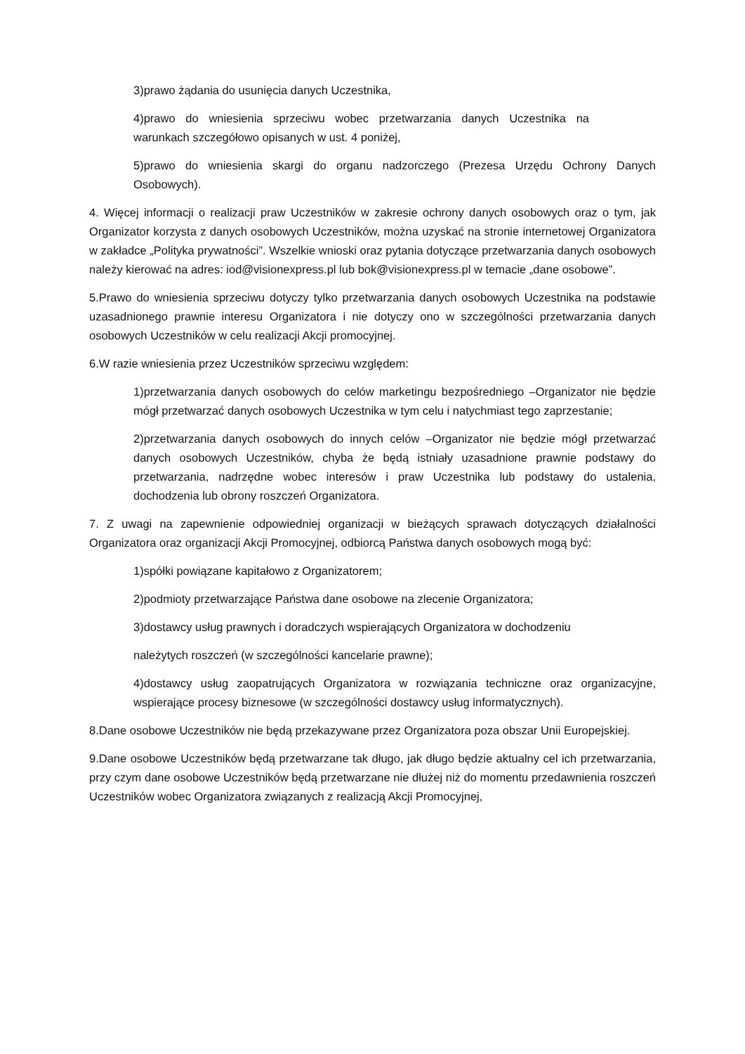3)prawo żądania do usunięcia danych Uczestnika,
4)prawo do wniesienia sprzeciwu wobec przetwarzania danych Uczestnika na warunkach szczegółowo opisanych w ust. 4 poniżej,
5)prawo do wniesienia skargi do organu nadzorczego (Prezesa Urzędu Ochrony Danych Osobowych).
4. Więcej informacji o realizacji praw Uczestników w zakresie ochrony danych osobowych oraz o tym, jak Organizator korzysta z danych osobowych Uczestników, można uzyskać na stronie internetowej Organizatora w zakładce „Polityka prywatności”. Wszelkie wnioski oraz pytania dotyczące przetwarzania danych osobowych należy kierować na adres: iod@visionexpress.pl lub bok@visionexpress.pl w temacie „dane osobowe”.
5.Prawo do wniesienia sprzeciwu dotyczy tylko przetwarzania danych osobowych Uczestnika na podstawie uzasadnionego prawnie interesu Organizatora i nie dotyczy ono w szczególności przetwarzania danych osobowych Uczestników w celu realizacji Akcji promocyjnej.
6.W razie wniesienia przez Uczestników sprzeciwu względem:
1)przetwarzania danych osobowych do celów marketingu bezpośredniego –Organizator nie będzie mógł przetwarzać danych osobowych Uczestnika w tym celu i natychmiast tego zaprzestanie;
2)przetwarzania danych osobowych do innych celów –Organizator nie będzie mógł przetwarzać danych osobowych Uczestników, chyba że będą istniały uzasadnione prawnie podstawy do przetwarzania, nadrzędne wobec interesów i praw Uczestnika lub podstawy do ustalenia, dochodzenia lub obrony roszczeń Organizatora.
7. Z uwagi na zapewnienie odpowiedniej organizacji w bieżących sprawach dotyczących działalności Organizatora oraz organizacji Akcji Promocyjnej, odbiorcą Państwa danych osobowych mogą być:
1)spółki powiązane kapitałowo z Organizatorem;
2)podmioty przetwarzające Państwa dane osobowe na zlecenie Organizatora;
3)dostawcy usług prawnych i doradczych wspierających Organizatora w dochodzeniu
należytych roszczeń (w szczególności kancelarie prawne);
4)dostawcy usług zaopatrujących Organizatora w rozwiązania techniczne oraz organizacyjne, wspierające procesy biznesowe (w szczególności dostawcy usług informatycznych).
8.Dane osobowe Uczestników nie będą przekazywane przez Organizatora poza obszar Unii Europejskiej.
9.Dane osobowe Uczestników będą przetwarzane tak długo, jak długo będzie aktualny cel ich przetwarzania, przy czym dane osobowe Uczestników będą przetwarzane nie dłużej niż do momentu przedawnienia roszczeń Uczestników wobec Organizatora związanych z realizacją Akcji Promocyjnej,